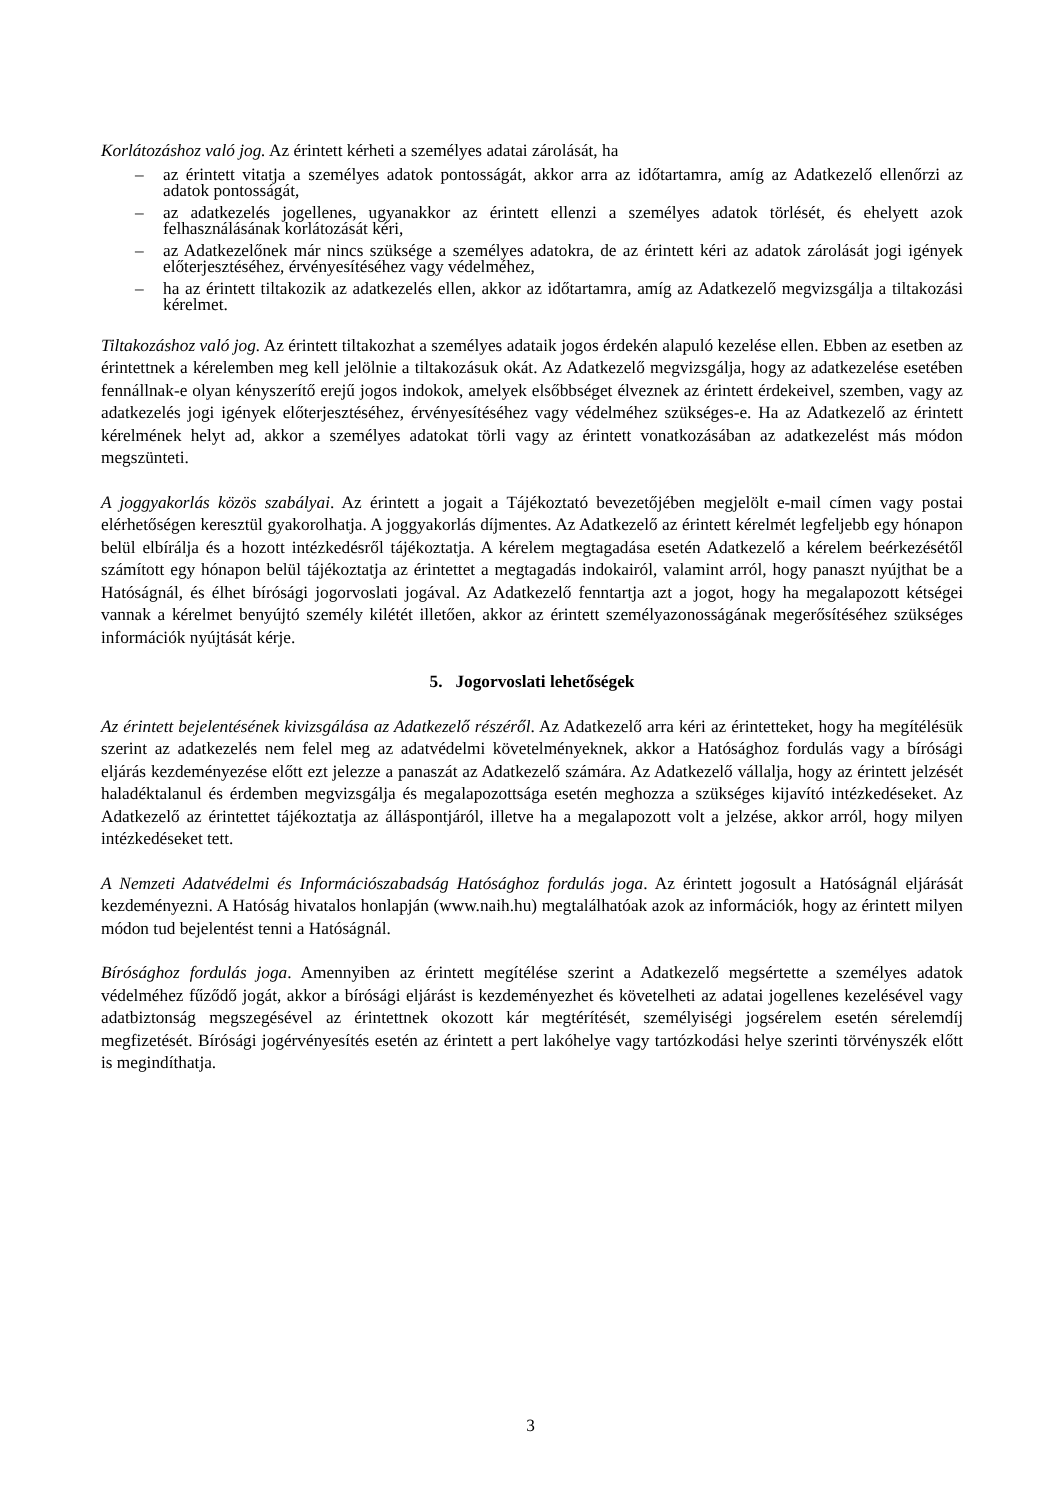Korlátozáshoz való jog. Az érintett kérheti a személyes adatai zárolását, ha
– az érintett vitatja a személyes adatok pontosságát, akkor arra az időtartamra, amíg az Adatkezelő ellenőrzi az adatok pontosságát,
– az adatkezelés jogellenes, ugyanakkor az érintett ellenzi a személyes adatok törlését, és ehelyett azok felhasználásának korlátozását kéri,
– az Adatkezelőnek már nincs szüksége a személyes adatokra, de az érintett kéri az adatok zárolását jogi igények előterjesztéséhez, érvényesítéséhez vagy védelméhez,
– ha az érintett tiltakozik az adatkezelés ellen, akkor az időtartamra, amíg az Adatkezelő megvizsgálja a tiltakozási kérelmet.
Tiltakozáshoz való jog. Az érintett tiltakozhat a személyes adataik jogos érdekén alapuló kezelése ellen. Ebben az esetben az érintettnek a kérelemben meg kell jelölnie a tiltakozásuk okát. Az Adatkezelő megvizsgálja, hogy az adatkezelése esetében fennállnak-e olyan kényszerítő erejű jogos indokok, amelyek elsőbbséget élveznek az érintett érdekeivel, szemben, vagy az adatkezelés jogi igények előterjesztéséhez, érvényesítéséhez vagy védelméhez szükséges-e. Ha az Adatkezelő az érintett kérelmének helyt ad, akkor a személyes adatokat törli vagy az érintett vonatkozásában az adatkezelést más módon megszünteti.
A joggyakorlás közös szabályai. Az érintett a jogait a Tájékoztató bevezetőjében megjelölt e-mail címen vagy postai elérhetőségen keresztül gyakorolhatja. A joggyakorlás díjmentes. Az Adatkezelő az érintett kérelmét legfeljebb egy hónapon belül elbírálja és a hozott intézkedésről tájékoztatja. A kérelem megtagadása esetén Adatkezelő a kérelem beérkezésétől számított egy hónapon belül tájékoztatja az érintettet a megtagadás indokairól, valamint arról, hogy panaszt nyújthat be a Hatóságnál, és élhet bírósági jogorvoslati jogával. Az Adatkezelő fenntartja azt a jogot, hogy ha megalapozott kétségei vannak a kérelmet benyújtó személy kilétét illetően, akkor az érintett személyazonosságának megerősítéséhez szükséges információk nyújtását kérje.
5. Jogorvoslati lehetőségek
Az érintett bejelentésének kivizsgálása az Adatkezelő részéről. Az Adatkezelő arra kéri az érintetteket, hogy ha megítélésük szerint az adatkezelés nem felel meg az adatvédelmi követelményeknek, akkor a Hatósághoz fordulás vagy a bírósági eljárás kezdeményezése előtt ezt jelezze a panaszát az Adatkezelő számára. Az Adatkezelő vállalja, hogy az érintett jelzését haladéktalanul és érdemben megvizsgálja és megalapozottsága esetén meghozza a szükséges kijavító intézkedéseket. Az Adatkezelő az érintettet tájékoztatja az álláspontjáról, illetve ha a megalapozott volt a jelzése, akkor arról, hogy milyen intézkedéseket tett.
A Nemzeti Adatvédelmi és Információszabadság Hatósághoz fordulás joga. Az érintett jogosult a Hatóságnál eljárását kezdeményezni. A Hatóság hivatalos honlapján (www.naih.hu) megtalálhatóak azok az információk, hogy az érintett milyen módon tud bejelentést tenni a Hatóságnál.
Bírósághoz fordulás joga. Amennyiben az érintett megítélése szerint a Adatkezelő megsértette a személyes adatok védelméhez fűződő jogát, akkor a bírósági eljárást is kezdeményezhet és követelheti az adatai jogellenes kezelésével vagy adatbiztonság megszegésével az érintettnek okozott kár megtérítését, személyiségi jogsérelem esetén sérelemdíj megfizetését. Bírósági jogérvényesítés esetén az érintett a pert lakóhelye vagy tartózkodási helye szerinti törvényszék előtt is megindíthatja.
3